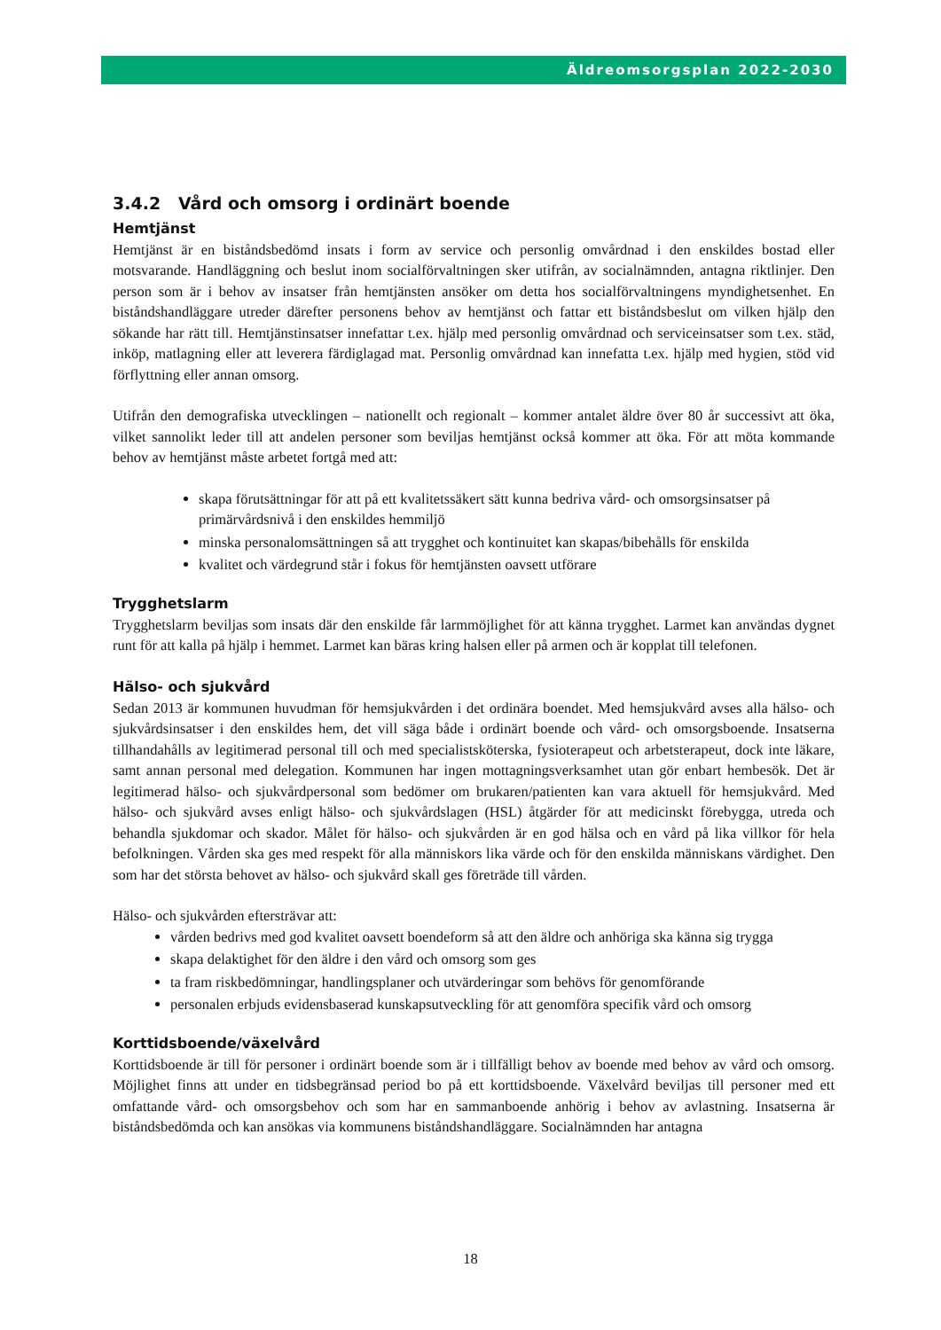Äldreomsorgsplan 2022-2030
3.4.2 Vård och omsorg i ordinärt boende
Hemtjänst
Hemtjänst är en biståndsbedömd insats i form av service och personlig omvårdnad i den enskildes bostad eller motsvarande. Handläggning och beslut inom socialförvaltningen sker utifrån, av socialnämnden, antagna riktlinjer. Den person som är i behov av insatser från hemtjänsten ansöker om detta hos socialförvaltningens myndighetsenhet. En biståndshandläggare utreder därefter personens behov av hemtjänst och fattar ett biståndsbeslut om vilken hjälp den sökande har rätt till. Hemtjänstinsatser innefattar t.ex. hjälp med personlig omvårdnad och serviceinsatser som t.ex. städ, inköp, matlagning eller att leverera färdiglagad mat. Personlig omvårdnad kan innefatta t.ex. hjälp med hygien, stöd vid förflyttning eller annan omsorg.
Utifrån den demografiska utvecklingen – nationellt och regionalt – kommer antalet äldre över 80 år successivt att öka, vilket sannolikt leder till att andelen personer som beviljas hemtjänst också kommer att öka. För att möta kommande behov av hemtjänst måste arbetet fortgå med att:
skapa förutsättningar för att på ett kvalitetssäkert sätt kunna bedriva vård- och omsorgsinsatser på primärvårdsnivå i den enskildes hemmiljö
minska personalomsättningen så att trygghet och kontinuitet kan skapas/bibehålls för enskilda
kvalitet och värdegrund står i fokus för hemtjänsten oavsett utförare
Trygghetslarm
Trygghetslarm beviljas som insats där den enskilde får larmmöjlighet för att känna trygghet. Larmet kan användas dygnet runt för att kalla på hjälp i hemmet. Larmet kan bäras kring halsen eller på armen och är kopplat till telefonen.
Hälso- och sjukvård
Sedan 2013 är kommunen huvudman för hemsjukvården i det ordinära boendet. Med hemsjukvård avses alla hälso- och sjukvårdsinsatser i den enskildes hem, det vill säga både i ordinärt boende och vård- och omsorgsboende. Insatserna tillhandahålls av legitimerad personal till och med specialistsköterska, fysioterapeut och arbetsterapeut, dock inte läkare, samt annan personal med delegation. Kommunen har ingen mottagningsverksamhet utan gör enbart hembesök. Det är legitimerad hälso- och sjukvårdpersonal som bedömer om brukaren/patienten kan vara aktuell för hemsjukvård. Med hälso- och sjukvård avses enligt hälso- och sjukvårdslagen (HSL) åtgärder för att medicinskt förebygga, utreda och behandla sjukdomar och skador. Målet för hälso- och sjukvården är en god hälsa och en vård på lika villkor för hela befolkningen. Vården ska ges med respekt för alla människors lika värde och för den enskilda människans värdighet. Den som har det största behovet av hälso- och sjukvård skall ges företräde till vården.
Hälso- och sjukvården eftersträvar att:
vården bedrivs med god kvalitet oavsett boendeform så att den äldre och anhöriga ska känna sig trygga
skapa delaktighet för den äldre i den vård och omsorg som ges
ta fram riskbedömningar, handlingsplaner och utvärderingar som behövs för genomförande
personalen erbjuds evidensbaserad kunskapsutveckling för att genomföra specifik vård och omsorg
Korttidsboende/växelvård
Korttidsboende är till för personer i ordinärt boende som är i tillfälligt behov av boende med behov av vård och omsorg. Möjlighet finns att under en tidsbegränsad period bo på ett korttidsboende. Växelvård beviljas till personer med ett omfattande vård- och omsorgsbehov och som har en sammanboende anhörig i behov av avlastning. Insatserna är biståndsbedömda och kan ansökas via kommunens biståndshandläggare. Socialnämnden har antagna
18